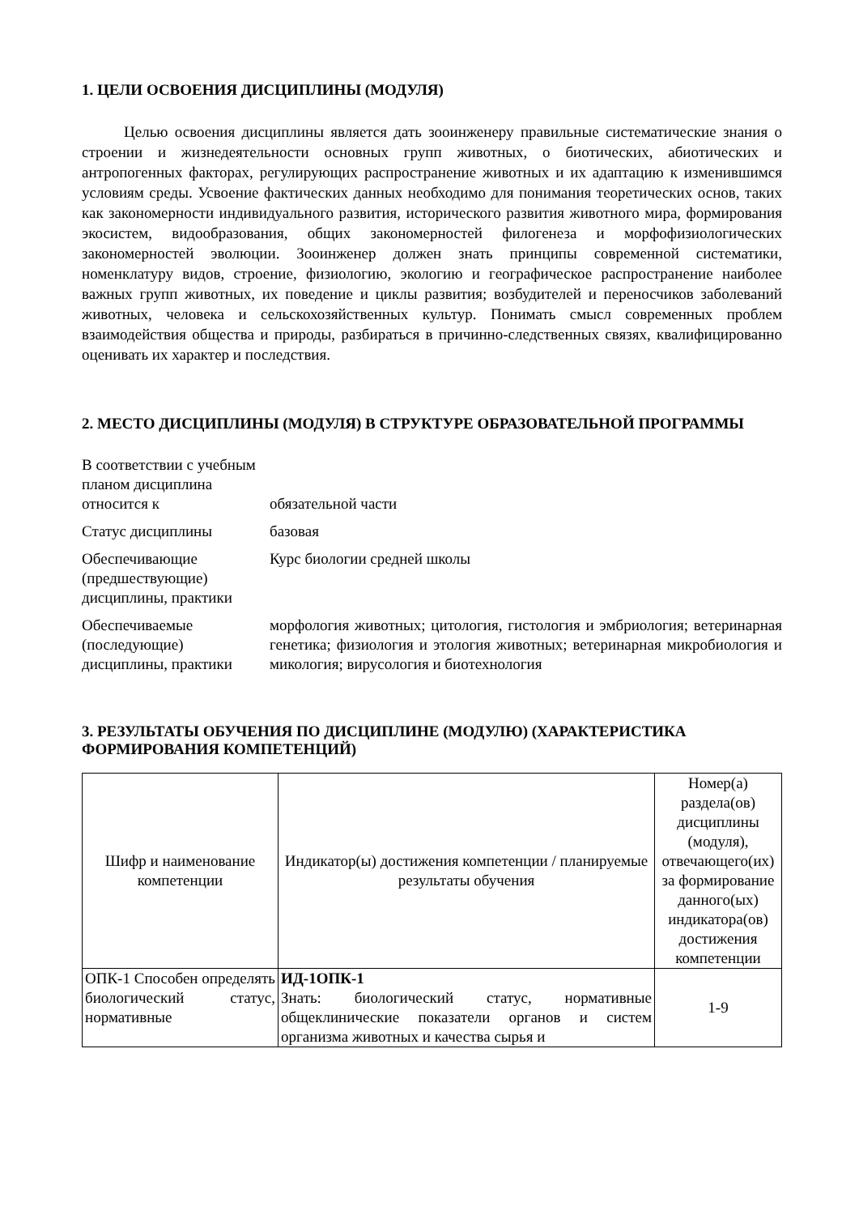1. ЦЕЛИ ОСВОЕНИЯ ДИСЦИПЛИНЫ (МОДУЛЯ)
Целью освоения дисциплины является дать зооинженеру правильные систематические знания о строении и жизнедеятельности основных групп животных, о биотических, абиотических и антропогенных факторах, регулирующих распространение животных и их адаптацию к изменившимся условиям среды. Усвоение фактических данных необходимо для понимания теоретических основ, таких как закономерности индивидуального развития, исторического развития животного мира, формирования экосистем, видообразования, общих закономерностей филогенеза и морфофизиологических закономерностей эволюции. Зооинженер должен знать принципы современной систематики, номенклатуру видов, строение, физиологию, экологию и географическое распространение наиболее важных групп животных, их поведение и циклы развития; возбудителей и переносчиков заболеваний животных, человека и сельскохозяйственных культур. Понимать смысл современных проблем взаимодействия общества и природы, разбираться в причинно-следственных связях, квалифицированно оценивать их характер и последствия.
2. МЕСТО ДИСЦИПЛИНЫ (МОДУЛЯ) В СТРУКТУРЕ ОБРАЗОВАТЕЛЬНОЙ ПРОГРАММЫ
| В соответствии с учебным планом дисциплина относится к | обязательной части |
| Статус дисциплины | базовая |
| Обеспечивающие (предшествующие) дисциплины, практики | Курс биологии средней школы |
| Обеспечиваемые (последующие) дисциплины, практики | морфология животных; цитология, гистология и эмбриология; ветеринарная генетика; физиология и этология животных; ветеринарная микробиология и микология; вирусология и биотехнология |
3. РЕЗУЛЬТАТЫ ОБУЧЕНИЯ ПО ДИСЦИПЛИНЕ (МОДУЛЮ) (ХАРАКТЕРИСТИКА ФОРМИРОВАНИЯ КОМПЕТЕНЦИЙ)
| Шифр и наименование компетенции | Индикатор(ы) достижения компетенции / планируемые результаты обучения | Номер(а) раздела(ов) дисциплины (модуля), отвечающего(их) за формирование данного(ых) индикатора(ов) достижения компетенции |
| ОПК-1 Способен определять биологический статус, нормативные | ИД-1ОПК-1 Знать: биологический статус, нормативные общеклинические показатели органов и систем организма животных и качества сырья и | 1-9 |